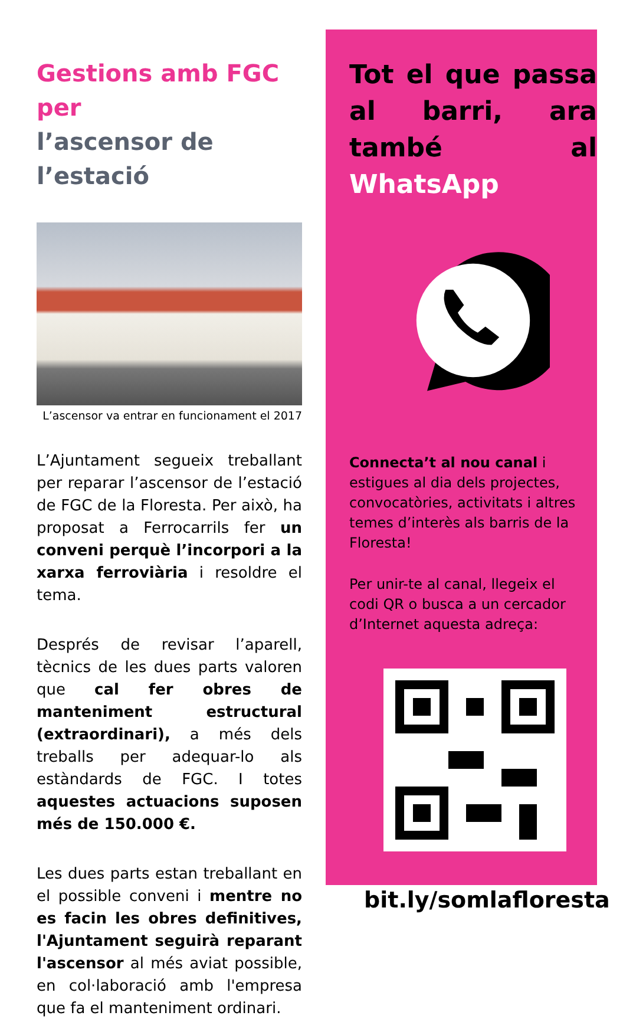Gestions amb FGC per
l’ascensor de l’estació
L’ascensor va entrar en funcionament el 2017
L’Ajuntament segueix treballant per reparar l’ascensor de l’estació de FGC de la Floresta. Per això, ha proposat a Ferrocarrils fer un conveni perquè l’incorpori a la xarxa ferroviària i resoldre el tema.
Després de revisar l’aparell, tècnics de les dues parts valoren que cal fer obres de manteniment estructural (extraordinari), a més dels treballs per adequar-lo als estàndards de FGC. I totes aquestes actuacions suposen més de 150.000 €.
Les dues parts estan treballant en el possible conveni i mentre no es facin les obres definitives, l'Ajuntament seguirà reparant l'ascensor al més aviat possible, en col·laboració amb l'empresa que fa el manteniment ordinari.
Tot el que passa al barri, ara també al WhatsApp
Connecta’t al nou canal i estigues al dia dels projectes, convocatòries, activitats i altres temes d’interès als barris de la Floresta!
Per unir-te al canal, llegeix el codi QR o busca a un cercador d’Internet aquesta adreça:
bit.ly/somlafloresta